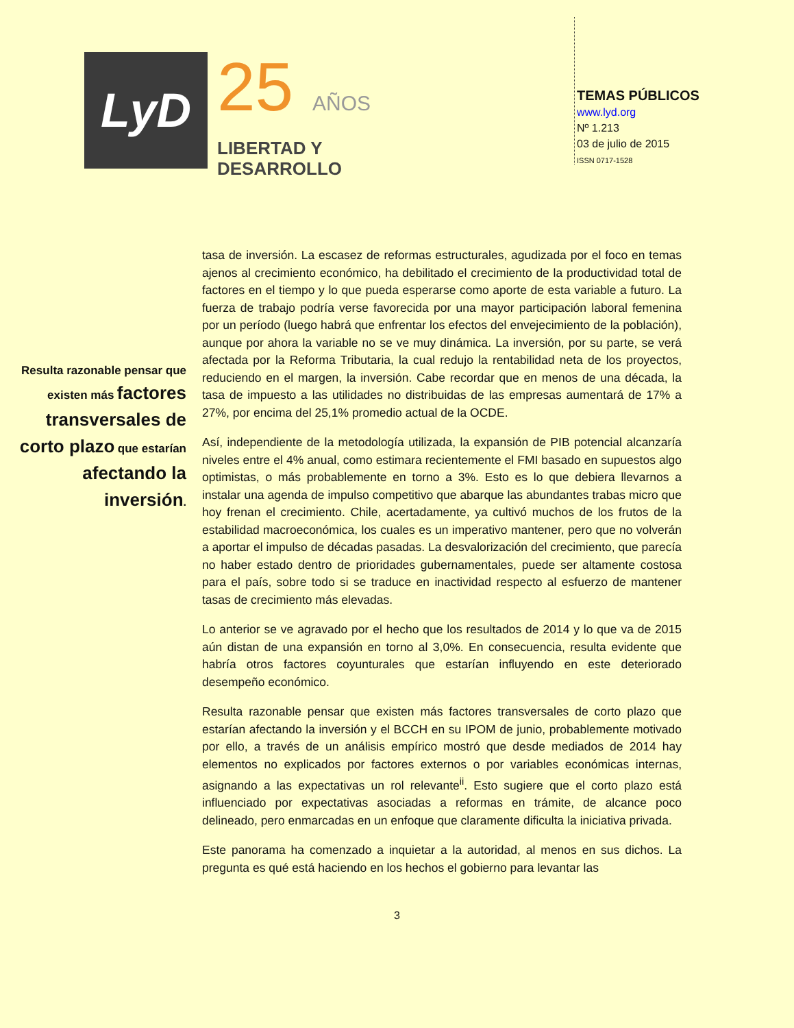LyD
25 AÑOS
LIBERTAD Y
DESARROLLO
TEMAS PÚBLICOS
www.lyd.org
Nº 1.213
03 de julio de 2015
ISSN 0717-1528
Resulta razonable pensar que existen más factores transversales de corto plazo que estarían afectando la inversión.
tasa de inversión. La escasez de reformas estructurales, agudizada por el foco en temas ajenos al crecimiento económico, ha debilitado el crecimiento de la productividad total de factores en el tiempo y lo que pueda esperarse como aporte de esta variable a futuro. La fuerza de trabajo podría verse favorecida por una mayor participación laboral femenina por un período (luego habrá que enfrentar los efectos del envejecimiento de la población), aunque por ahora la variable no se ve muy dinámica. La inversión, por su parte, se verá afectada por la Reforma Tributaria, la cual redujo la rentabilidad neta de los proyectos, reduciendo en el margen, la inversión. Cabe recordar que en menos de una década, la tasa de impuesto a las utilidades no distribuidas de las empresas aumentará de 17% a 27%, por encima del 25,1% promedio actual de la OCDE.
Así, independiente de la metodología utilizada, la expansión de PIB potencial alcanzaría niveles entre el 4% anual, como estimara recientemente el FMI basado en supuestos algo optimistas, o más probablemente en torno a 3%. Esto es lo que debiera llevarnos a instalar una agenda de impulso competitivo que abarque las abundantes trabas micro que hoy frenan el crecimiento. Chile, acertadamente, ya cultivó muchos de los frutos de la estabilidad macroeconómica, los cuales es un imperativo mantener, pero que no volverán a aportar el impulso de décadas pasadas. La desvalorización del crecimiento, que parecía no haber estado dentro de prioridades gubernamentales, puede ser altamente costosa para el país, sobre todo si se traduce en inactividad respecto al esfuerzo de mantener tasas de crecimiento más elevadas.
Lo anterior se ve agravado por el hecho que los resultados de 2014 y lo que va de 2015 aún distan de una expansión en torno al 3,0%. En consecuencia, resulta evidente que habría otros factores coyunturales que estarían influyendo en este deteriorado desempeño económico.
Resulta razonable pensar que existen más factores transversales de corto plazo que estarían afectando la inversión y el BCCH en su IPOM de junio, probablemente motivado por ello, a través de un análisis empírico mostró que desde mediados de 2014 hay elementos no explicados por factores externos o por variables económicas internas, asignando a las expectativas un rol relevante<sup>ii</sup>. Esto sugiere que el corto plazo está influenciado por expectativas asociadas a reformas en trámite, de alcance poco delineado, pero enmarcadas en un enfoque que claramente dificulta la iniciativa privada.
Este panorama ha comenzado a inquietar a la autoridad, al menos en sus dichos. La pregunta es qué está haciendo en los hechos el gobierno para levantar las
3